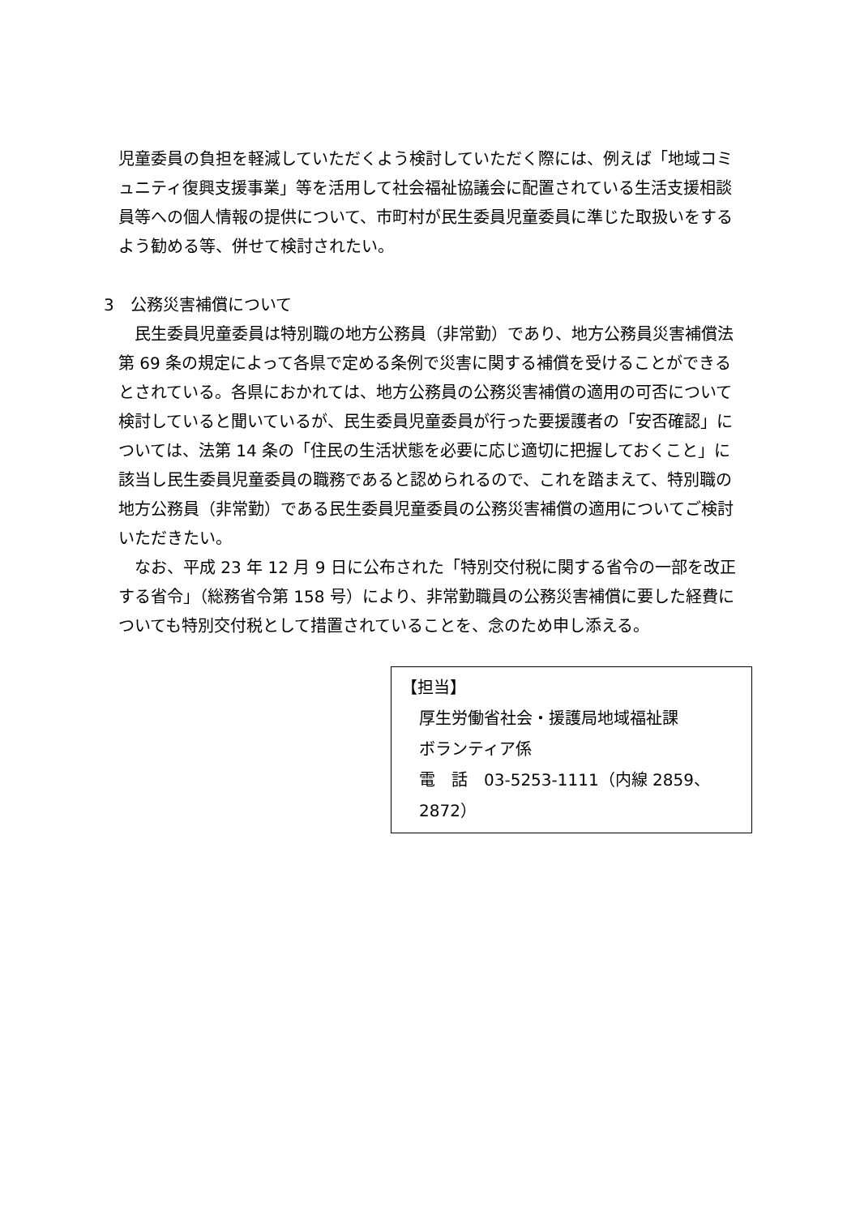児童委員の負担を軽減していただくよう検討していただく際には、例えば「地域コミュニティ復興支援事業」等を活用して社会福祉協議会に配置されている生活支援相談員等への個人情報の提供について、市町村が民生委員児童委員に準じた取扱いをするよう勧める等、併せて検討されたい。
3　公務災害補償について
　民生委員児童委員は特別職の地方公務員（非常勤）であり、地方公務員災害補償法第 69 条の規定によって各県で定める条例で災害に関する補償を受けることができるとされている。各県におかれては、地方公務員の公務災害補償の適用の可否について検討していると聞いているが、民生委員児童委員が行った要援護者の「安否確認」については、法第 14 条の「住民の生活状態を必要に応じ適切に把握しておくこと」に該当し民生委員児童委員の職務であると認められるので、これを踏まえて、特別職の地方公務員（非常勤）である民生委員児童委員の公務災害補償の適用についてご検討いただきたい。
　なお、平成 23 年 12 月 9 日に公布された「特別交付税に関する省令の一部を改正する省令」（総務省令第 158 号）により、非常勤職員の公務災害補償に要した経費についても特別交付税として措置されていることを、念のため申し添える。
【担当】
厚生労働省社会・援護局地域福祉課
ボランティア係
電　話　03-5253-1111（内線 2859、2872）